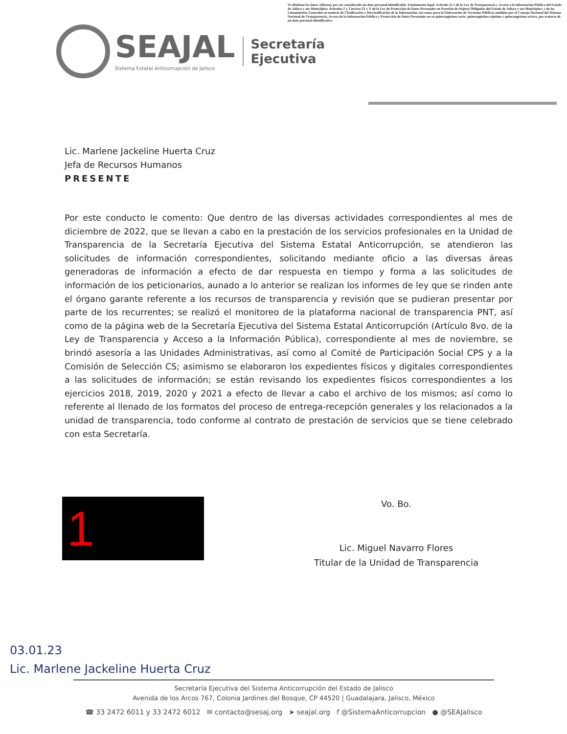Se eliminan los datos 1(firma), por ser considerado un dato personal identificable. Fundamento legal: Artículo 21.1 de la Ley de Transparencia y Acceso a la información Pública del Estado de Jalisco y sus Municipios; Artículos 2 y 3 incisos IX y X de la Ley de Protección de Datos Personales en Posesión de Sujetos Obligados del Estado de Jalisco y sus Municipios; y de los Lineamientos Generales en materia de Clasificación y Desclasificación de la Información, así como, para la Elaboración de Versiones Públicas emitidos por el Consejo Nacional del Sistema Nacional de Transparencia, Acceso de la Información Pública y Protección de Datos Personales en su quincuagésimo sexto, quincuagésimo séptimo y quincuagésimo octavo, por tratarse de un dato personal identificativo.
SEAJAL
Sistema Estatal Anticorrupción de Jalisco
Secretaría
Ejecutiva
Lic. Marlene Jackeline Huerta Cruz
Jefa de Recursos Humanos
PRESENTE
Por este conducto le comento: Que dentro de las diversas actividades correspondientes al mes de diciembre de 2022, que se llevan a cabo en la prestación de los servicios profesionales en la Unidad de Transparencia de la Secretaría Ejecutiva del Sistema Estatal Anticorrupción, se atendieron las solicitudes de información correspondientes, solicitando mediante oficio a las diversas áreas generadoras de información a efecto de dar respuesta en tiempo y forma a las solicitudes de información de los peticionarios, aunado a lo anterior se realizan los informes de ley que se rinden ante el órgano garante referente a los recursos de transparencia y revisión que se pudieran presentar por parte de los recurrentes; se realizó el monitoreo de la plataforma nacional de transparencia PNT, así como de la página web de la Secretaría Ejecutiva del Sistema Estatal Anticorrupción (Artículo 8vo. de la Ley de Transparencia y Acceso a la Información Pública), correspondiente al mes de noviembre, se brindó asesoría a las Unidades Administrativas, así como al Comité de Participación Social CPS y a la Comisión de Selección CS; asimismo se elaboraron los expedientes físicos y digitales correspondientes a las solicitudes de información; se están revisando los expedientes físicos correspondientes a los ejercicios 2018, 2019, 2020 y 2021 a efecto de llevar a cabo el archivo de los mismos; así como lo referente al llenado de los formatos del proceso de entrega-recepción generales y los relacionados a la unidad de transparencia, todo conforme al contrato de prestación de servicios que se tiene celebrado con esta Secretaría.
1
Vo. Bo.
Lic. Miguel Navarro Flores
Titular de la Unidad de Transparencia
03.01.23
Lic. Marlene Jackeline Huerta Cruz
Secretaría Ejecutiva del Sistema Anticorrupción del Estado de Jalisco
Avenida de los Arcos 767, Colonia Jardines del Bosque, CP 44520 | Guadalajara, Jalisco, México
☎ 33 2472 6011 y 33 2472 6012 ✉ contacto@sesaj.org ➤ seajal.org f @SistemaAnticorrupcion ● @SEAJalisco